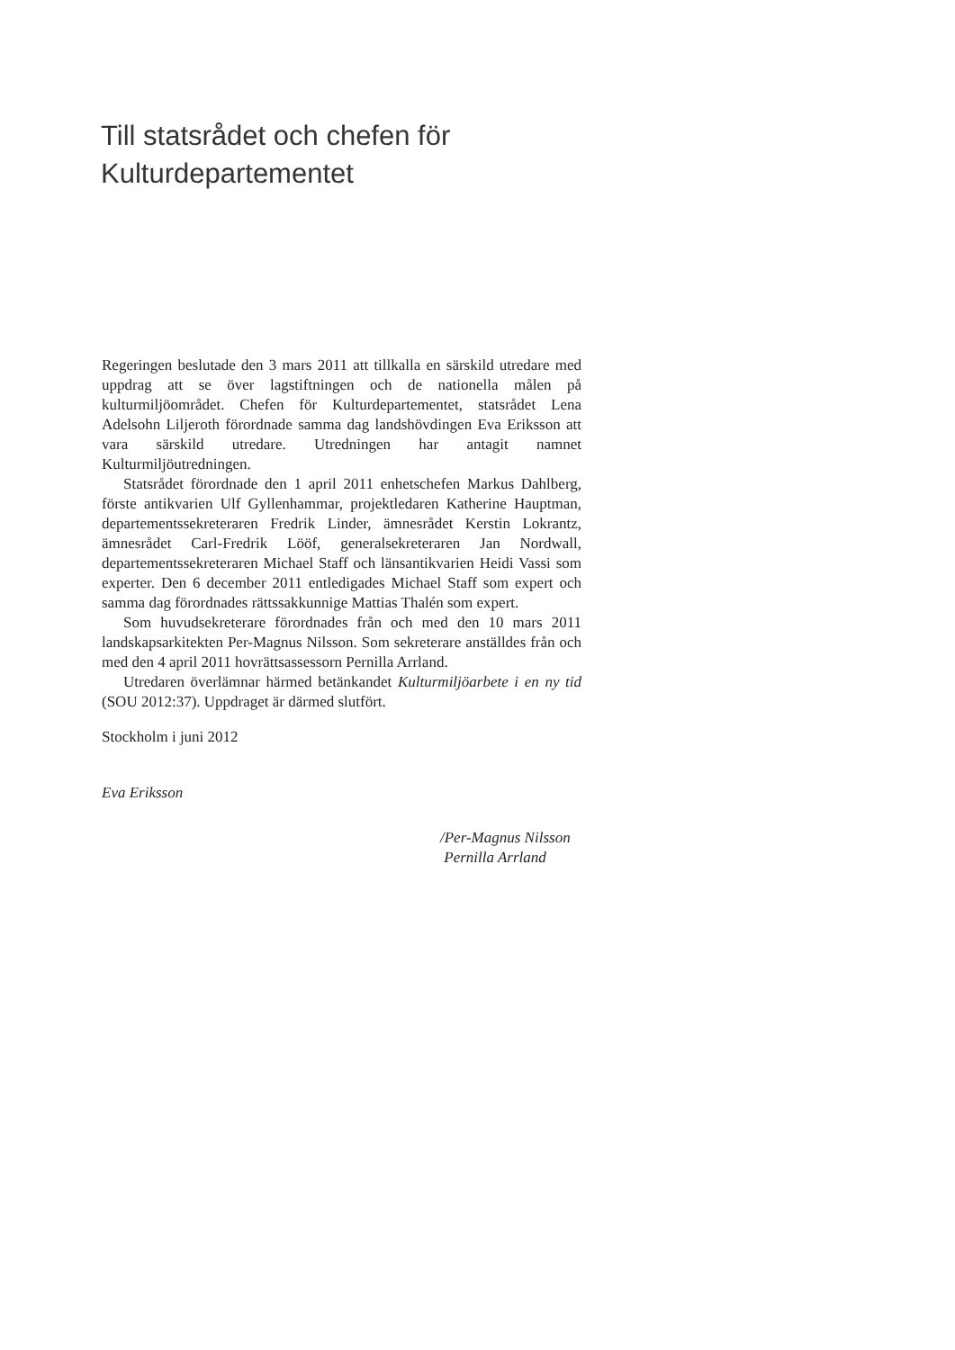Till statsrådet och chefen för
Kulturdepartementet
Regeringen beslutade den 3 mars 2011 att tillkalla en särskild utredare med uppdrag att se över lagstiftningen och de nationella målen på kulturmiljöområdet. Chefen för Kulturdepartementet, statsrådet Lena Adelsohn Liljeroth förordnade samma dag landshövdingen Eva Eriksson att vara särskild utredare. Utredningen har antagit namnet Kulturmiljöutredningen.
Statsrådet förordnade den 1 april 2011 enhetschefen Markus Dahlberg, förste antikvarien Ulf Gyllenhammar, projektledaren Katherine Hauptman, departementssekreteraren Fredrik Linder, ämnesrådet Kerstin Lokrantz, ämnesrådet Carl-Fredrik Lööf, generalsekreteraren Jan Nordwall, departementssekreteraren Michael Staff och länsantikvarien Heidi Vassi som experter. Den 6 december 2011 entledigades Michael Staff som expert och samma dag förordnades rättssakkunnige Mattias Thalén som expert.
Som huvudsekreterare förordnades från och med den 10 mars 2011 landskapsarkitekten Per-Magnus Nilsson. Som sekreterare anställdes från och med den 4 april 2011 hovrättsassessorn Pernilla Arrland.
Utredaren överlämnar härmed betänkandet Kulturmiljöarbete i en ny tid (SOU 2012:37). Uppdraget är därmed slutfört.
Stockholm i juni 2012
Eva Eriksson
/Per-Magnus Nilsson
Pernilla Arrland